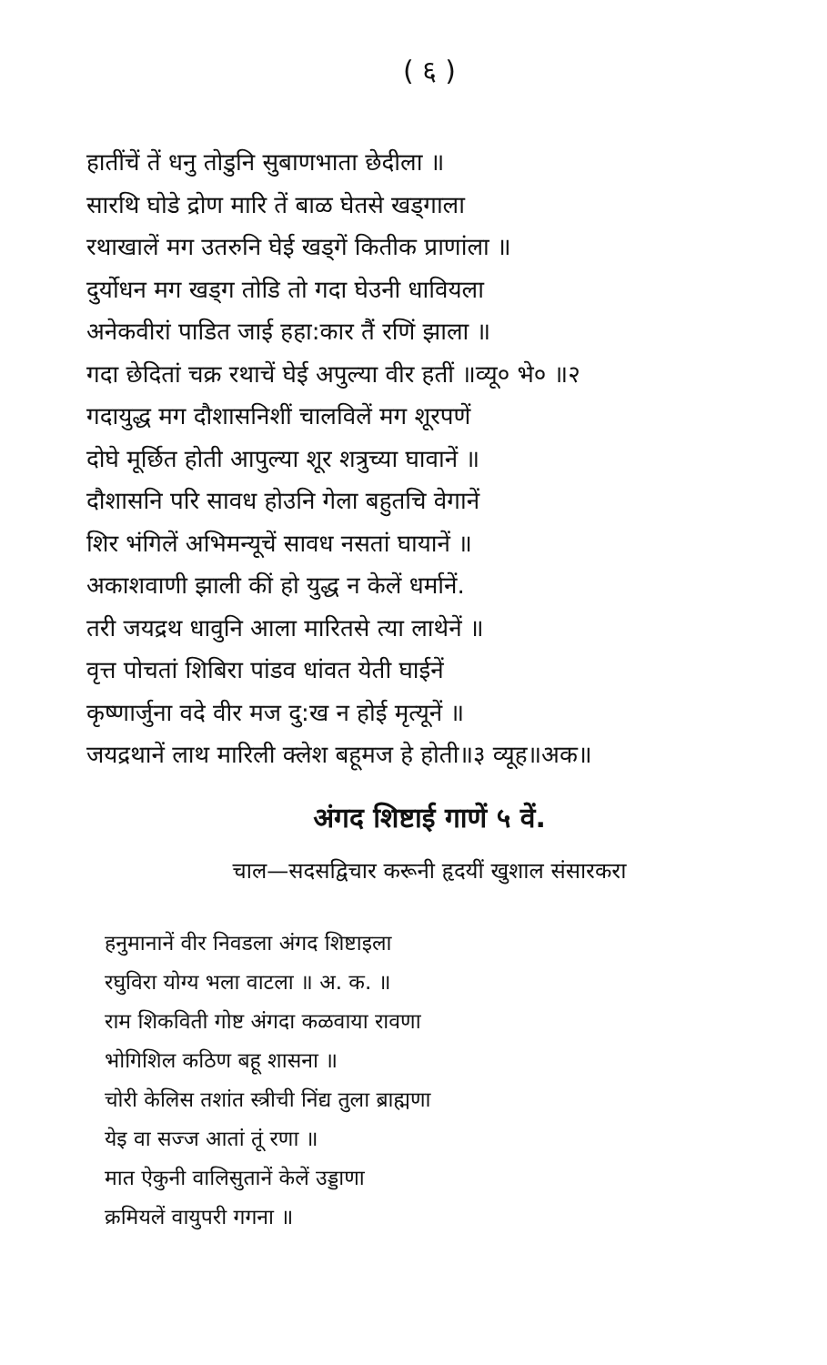( ६ )
हातींचें तें धनु तोडुनि सुबाणभाता छेदीला ॥
सारथि घोडे द्रोण मारि तें बाळ घेतसे खड्गाला
रथाखालें मग उतरुनि घेई खड्गें कितीक प्राणांला ॥
दुर्योधन मग खड्ग तोडि तो गदा घेउनी धावियला
अनेकवीरां पाडित जाई हहा:कार तैं रणिं झाला ॥
गदा छेदितां चक्र रथाचें घेई अपुल्या वीर हतीं ॥व्यू० भे० ॥२
गदायुद्ध मग दौशासनिशीं चालविलें मग शूरपणें
दोघे मूर्छित होती आपुल्या शूर शत्रुच्या घावानें ॥
दौशासनि परि सावध होउनि गेला बहुतचि वेगानें
शिर भंगिलें अभिमन्यूचें सावध नसतां घायानें ॥
अकाशवाणी झाली कीं हो युद्ध न केलें धर्मानें.
तरी जयद्रथ धावुनि आला मारितसे त्या लाथेनें ॥
वृत्त पोचतां शिबिरा पांडव धांवत येती घाईनें
कृष्णार्जुना वदे वीर मज दु:ख न होई मृत्यूनें ॥
जयद्रथानें लाथ मारिली क्लेश बहूमज हे होती॥३ व्यूह॥अक॥
अंगद शिष्टाई गाणें ५ वें.
चाल—सदसद्विचार करूनी हृदयीं खुशाल संसारकरा
हनुमानानें वीर निवडला अंगद शिष्टाइला
रघुविरा योग्य भला वाटला ॥ अ. क. ॥
राम शिकविती गोष्ट अंगदा कळवाया रावणा
भोगिशिल कठिण बहू शासना ॥
चोरी केलिस तशांत स्त्रीची निंद्य तुला ब्राह्मणा
येइ वा सज्ज आतां तूं रणा ॥
मात ऐकुनी वालिसुतानें केलें उड्डाणा
क्रमियलें वायुपरी गगना ॥